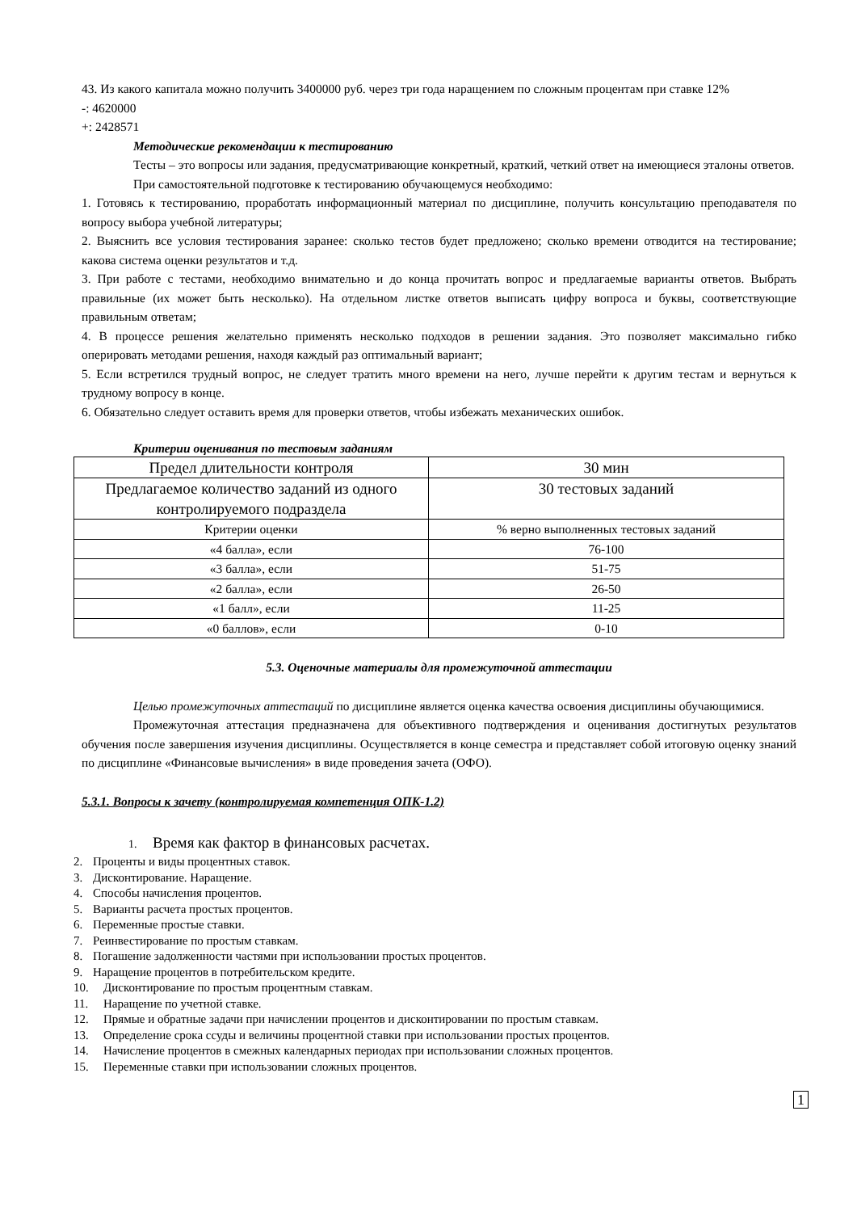43. Из какого капитала можно получить 3400000 руб. через три года наращением по сложным процентам при ставке 12%
-: 4620000
+: 2428571
Методические рекомендации к тестированию
Тесты – это вопросы или задания, предусматривающие конкретный, краткий, четкий ответ на имеющиеся эталоны ответов.
При самостоятельной подготовке к тестированию обучающемуся необходимо:
1. Готовясь к тестированию, проработать информационный материал по дисциплине, получить консультацию преподавателя по вопросу выбора учебной литературы;
2. Выяснить все условия тестирования заранее: сколько тестов будет предложено; сколько времени отводится на тестирование; какова система оценки результатов и т.д.
3. При работе с тестами, необходимо внимательно и до конца прочитать вопрос и предлагаемые варианты ответов. Выбрать правильные (их может быть несколько). На отдельном листке ответов выписать цифру вопроса и буквы, соответствующие правильным ответам;
4. В процессе решения желательно применять несколько подходов в решении задания. Это позволяет максимально гибко оперировать методами решения, находя каждый раз оптимальный вариант;
5. Если встретился трудный вопрос, не следует тратить много времени на него, лучше перейти к другим тестам и вернуться к трудному вопросу в конце.
6. Обязательно следует оставить время для проверки ответов, чтобы избежать механических ошибок.
Критерии оценивания по тестовым заданиям
| Предел длительности контроля | 30 мин |
| Предлагаемое количество заданий из одного контролируемого подраздела | 30 тестовых заданий |
| Критерии оценки | % верно выполненных тестовых заданий |
| «4 балла», если | 76-100 |
| «3 балла», если | 51-75 |
| «2 балла», если | 26-50 |
| «1 балл», если | 11-25 |
| «0 баллов», если | 0-10 |
5.3. Оценочные материалы для промежуточной аттестации
Целью промежуточных аттестаций по дисциплине является оценка качества освоения дисциплины обучающимися.
Промежуточная аттестация предназначена для объективного подтверждения и оценивания достигнутых результатов обучения после завершения изучения дисциплины. Осуществляется в конце семестра и представляет собой итоговую оценку знаний по дисциплине «Финансовые вычисления» в виде проведения зачета (ОФО).
5.3.1. Вопросы к зачету (контролируемая компетенция ОПК-1.2)
1. Время как фактор в финансовых расчетах.
2. Проценты и виды процентных ставок.
3. Дисконтирование. Наращение.
4. Способы начисления процентов.
5. Варианты расчета простых процентов.
6. Переменные простые ставки.
7. Реинвестирование по простым ставкам.
8. Погашение задолженности частями при использовании простых процентов.
9. Наращение процентов в потребительском кредите.
10. Дисконтирование по простым процентным ставкам.
11. Наращение по учетной ставке.
12. Прямые и обратные задачи при начислении процентов и дисконтировании по простым ставкам.
13. Определение срока ссуды и величины процентной ставки при использовании простых процентов.
14. Начисление процентов в смежных календарных периодах при использовании сложных процентов.
15. Переменные ставки при использовании сложных процентов.
1